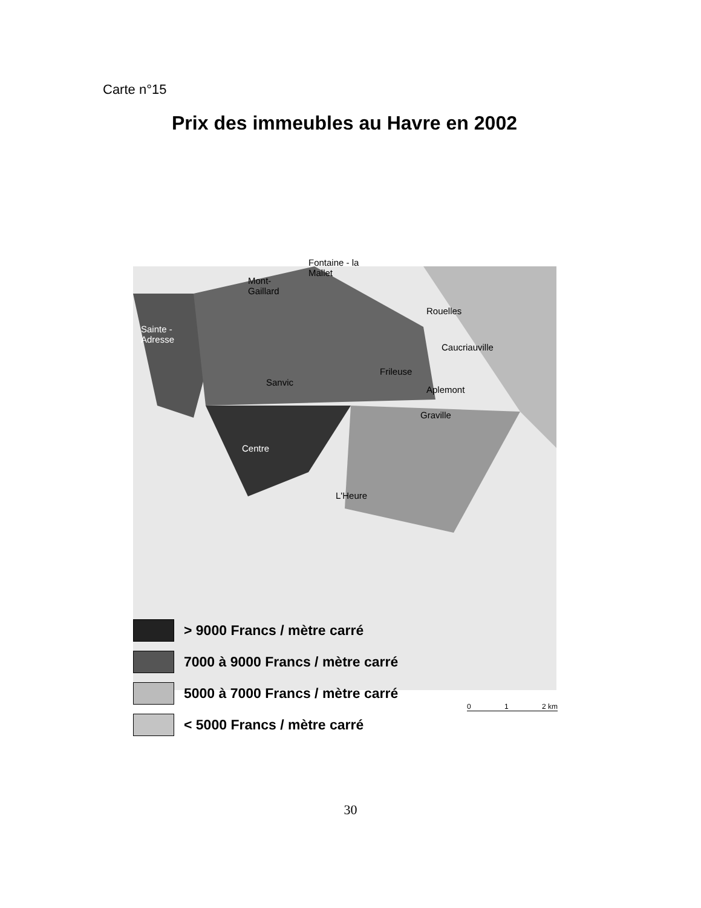Carte n°15
Prix des immeubles au Havre en 2002
Fontaine - la
Mallet
Mont-
Gaillard
Sainte -
Adresse
Rouelles
Caucriauville
Frileuse
Sanvic
Aplemont
Graville
Centre
L'Heure
> 9000 Francs / mètre carré
7000 à 9000 Francs / mètre carré
5000 à 7000 Francs / mètre carré
< 5000 Francs / mètre carré
0 1 2 km
30